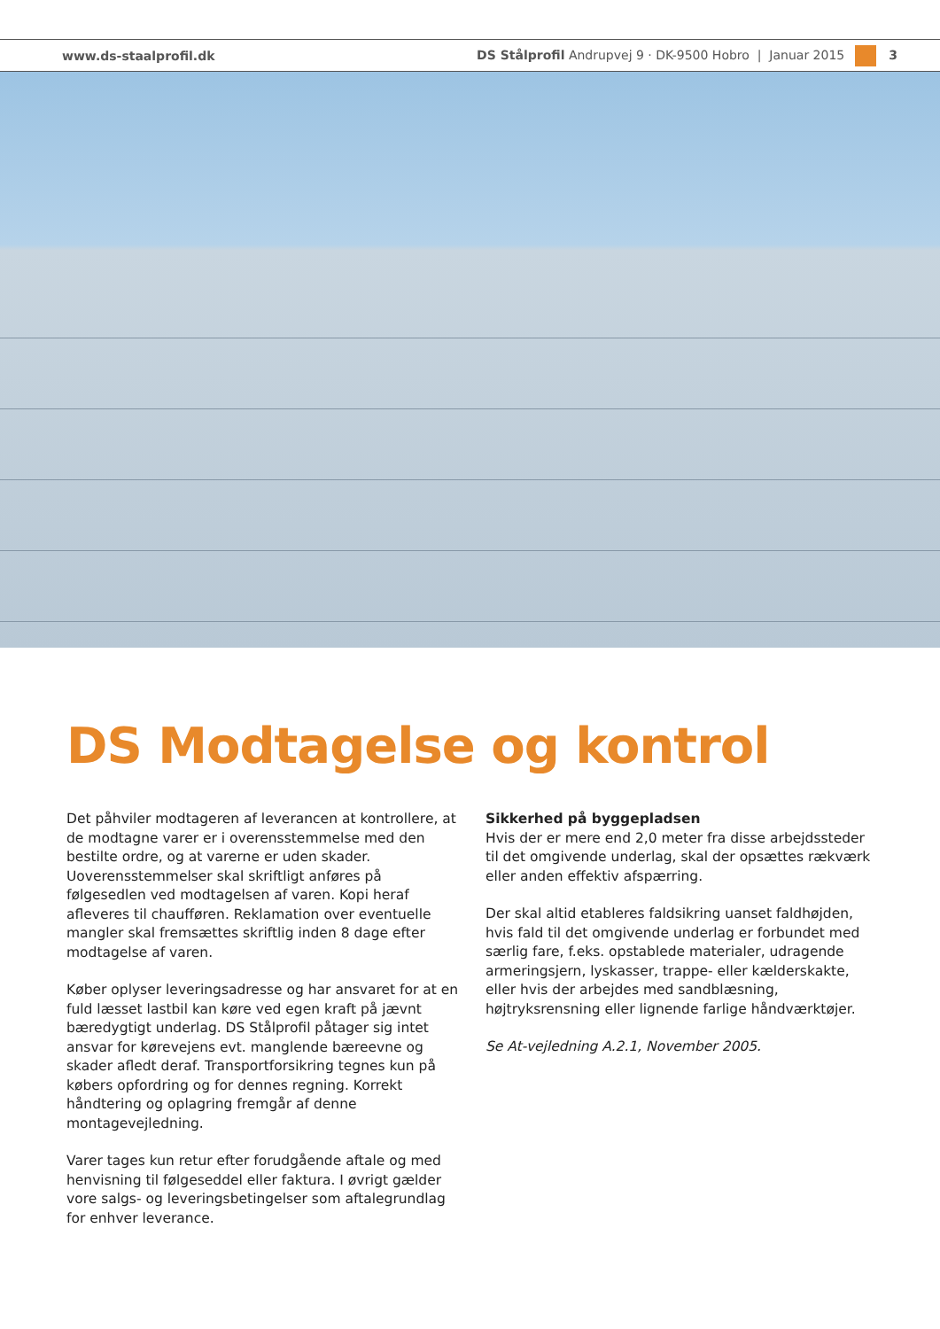www.ds-staalprofil.dk DS Stålprofil Andrupvej 9 · DK-9500 Hobro | Januar 2015 3
DS Modtagelse og kontrol
Det påhviler modtageren af leverancen at kontrollere, at de modtagne varer er i overensstemmelse med den bestilte ordre, og at varerne er uden skader. Uoverensstemmelser skal skriftligt anføres på følgesedlen ved modtagelsen af varen. Kopi heraf afleveres til chaufføren. Reklamation over eventuelle mangler skal fremsættes skriftlig inden 8 dage efter modtagelse af varen.
Køber oplyser leveringsadresse og har ansvaret for at en fuld læsset lastbil kan køre ved egen kraft på jævnt bæredygtigt underlag. DS Stålprofil påtager sig intet ansvar for kørevejens evt. manglende bæreevne og skader afledt deraf. Transportforsikring tegnes kun på købers opfordring og for dennes regning. Korrekt håndtering og oplagring fremgår af denne montagevejledning.
Varer tages kun retur efter forudgående aftale og med henvisning til følgeseddel eller faktura. I øvrigt gælder vore salgs- og leveringsbetingelser som aftalegrundlag for enhver leverance.
Sikkerhed på byggepladsen
Hvis der er mere end 2,0 meter fra disse arbejdssteder til det omgivende underlag, skal der opsættes rækværk eller anden effektiv afspærring.
Der skal altid etableres faldsikring uanset faldhøjden, hvis fald til det omgivende underlag er forbundet med særlig fare, f.eks. opstablede materialer, udragende armeringsjern, lyskasser, trappe- eller kælderskakte, eller hvis der arbejdes med sandblæsning, højtryksrensning eller lignende farlige håndværktøjer.
Se At-vejledning A.2.1, November 2005.